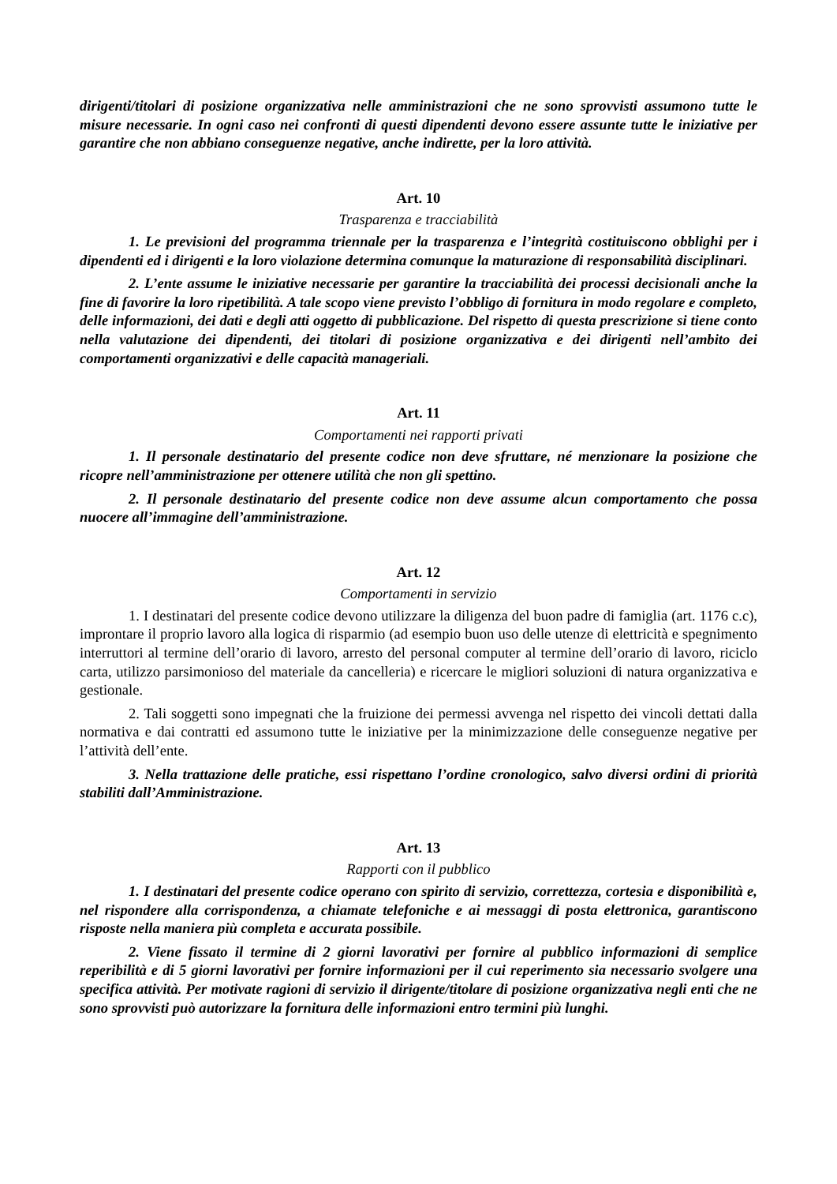dirigenti/titolari di posizione organizzativa nelle amministrazioni che ne sono sprovvisti assumono tutte le misure necessarie. In ogni caso nei confronti di questi dipendenti devono essere assunte tutte le iniziative per garantire che non abbiano conseguenze negative, anche indirette, per la loro attività.
Art. 10
Trasparenza e tracciabilità
1. Le previsioni del programma triennale per la trasparenza e l’integrità costituiscono obblighi per i dipendenti ed i dirigenti e la loro violazione determina comunque la maturazione di responsabilità disciplinari.
2. L’ente assume le iniziative necessarie per garantire la tracciabilità dei processi decisionali anche la fine di favorire la loro ripetibilità. A tale scopo viene previsto l’obbligo di fornitura in modo regolare e completo, delle informazioni, dei dati e degli atti oggetto di pubblicazione. Del rispetto di questa prescrizione si tiene conto nella valutazione dei dipendenti, dei titolari di posizione organizzativa e dei dirigenti nell’ambito dei comportamenti organizzativi e delle capacità manageriali.
Art. 11
Comportamenti nei rapporti privati
1. Il personale destinatario del presente codice non deve sfruttare, né menzionare la posizione che ricopre nell’amministrazione per ottenere utilità che non gli spettino.
2. Il personale destinatario del presente codice non deve assume alcun comportamento che possa nuocere all’immagine dell’amministrazione.
Art. 12
Comportamenti in servizio
1. I destinatari del presente codice devono utilizzare la diligenza del buon padre di famiglia (art. 1176 c.c), improntare il proprio lavoro alla logica di risparmio (ad esempio buon uso delle utenze di elettricità e spegnimento interruttori al termine dell’orario di lavoro, arresto del personal computer al termine dell’orario di lavoro, riciclo carta, utilizzo parsimonioso del materiale da cancelleria) e ricercare le migliori soluzioni di natura organizzativa e gestionale.
2. Tali soggetti sono impegnati che la fruizione dei permessi avvenga nel rispetto dei vincoli dettati dalla normativa e dai contratti ed assumono tutte le iniziative per la minimizzazione delle conseguenze negative per l’attività dell’ente.
3. Nella trattazione delle pratiche, essi rispettano l’ordine cronologico, salvo diversi ordini di priorità stabiliti dall’Amministrazione.
Art. 13
Rapporti con il pubblico
1. I destinatari del presente codice operano con spirito di servizio, correttezza, cortesia e disponibilità e, nel rispondere alla corrispondenza, a chiamate telefoniche e ai messaggi di posta elettronica, garantiscono risposte nella maniera più completa e accurata possibile.
2. Viene fissato il termine di 2 giorni lavorativi per fornire al pubblico informazioni di semplice reperibilità e di 5 giorni lavorativi per fornire informazioni per il cui reperimento sia necessario svolgere una specifica attività. Per motivate ragioni di servizio il dirigente/titolare di posizione organizzativa negli enti che ne sono sprovvisti può autorizzare la fornitura delle informazioni entro termini più lunghi.